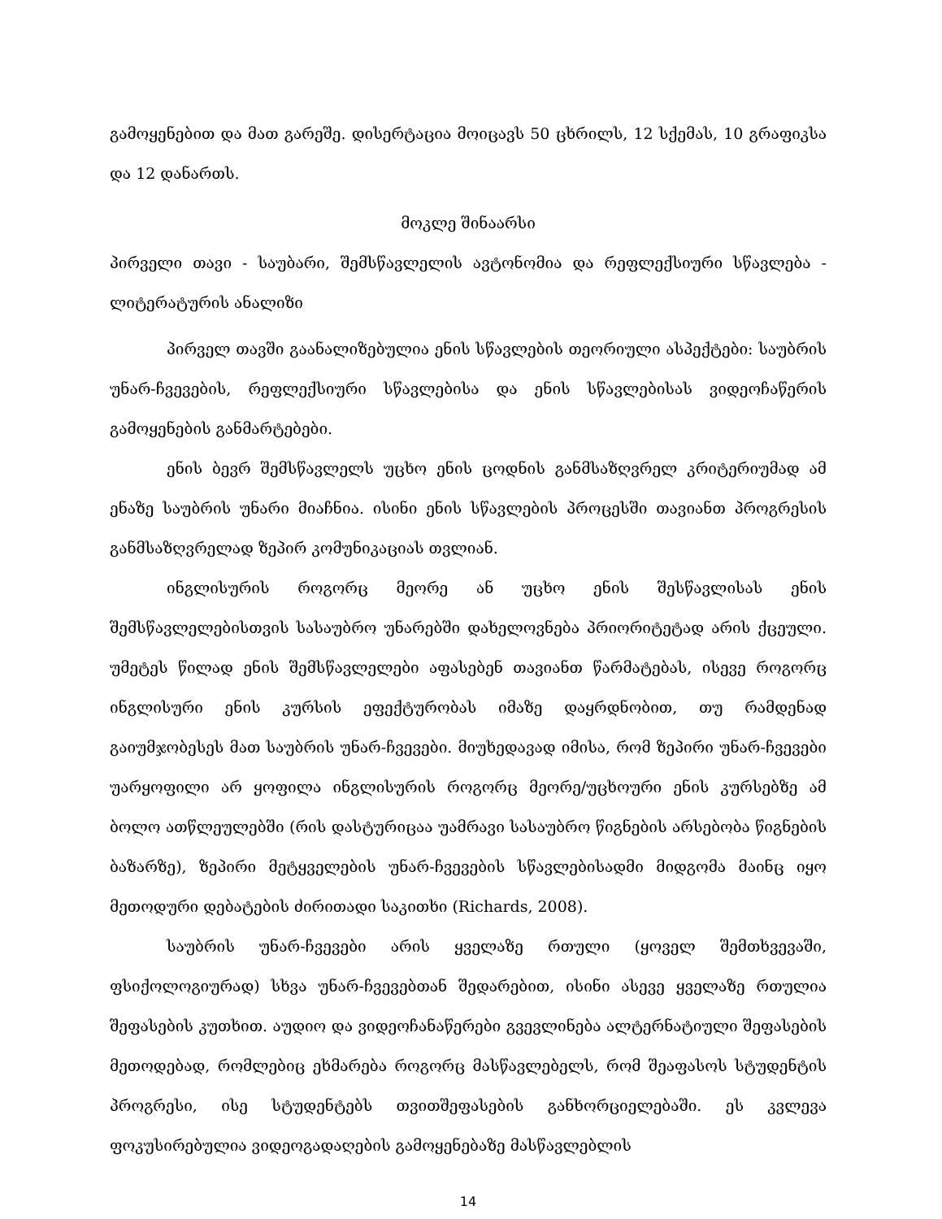გამოყენებით და მათ გარეშე. დისერტაცია მოიცავს 50 ცხრილს, 12 სქემას, 10 გრაფიკსა და 12 დანართს.
მოკლე შინაარსი
პირველი თავი - საუბარი, შემსწავლელის ავტონომია და რეფლექსიური სწავლება - ლიტერატურის ანალიზი
პირველ თავში გაანალიზებულია ენის სწავლების თეორიული ასპექტები: საუბრის უნარ-ჩვევების, რეფლექსიური სწავლებისა და ენის სწავლებისას ვიდეოჩაწერის გამოყენების განმარტებები.
ენის ბევრ შემსწავლელს უცხო ენის ცოდნის განმსაზღვრელ კრიტერიუმად ამ ენაზე საუბრის უნარი მიაჩნია. ისინი ენის სწავლების პროცესში თავიანთ პროგრესის განმსაზღვრელად ზეპირ კომუნიკაციას თვლიან.
ინგლისურის როგორც მეორე ან უცხო ენის შესწავლისას ენის შემსწავლელებისთვის სასაუბრო უნარებში დახელოვნება პრიორიტეტად არის ქცეული. უმეტეს წილად ენის შემსწავლელები აფასებენ თავიანთ წარმატებას, ისევე როგორც ინგლისური ენის კურსის ეფექტურობას იმაზე დაყრდნობით, თუ რამდენად გაიუმჯობესეს მათ საუბრის უნარ-ჩვევები. მიუხედავად იმისა, რომ ზეპირი უნარ-ჩვევები უარყოფილი არ ყოფილა ინგლისურის როგორც მეორე/უცხოური ენის კურსებზე ამ ბოლო ათწლეულებში (რის დასტურიცაა უამრავი სასაუბრო წიგნების არსებობა წიგნების ბაზარზე), ზეპირი მეტყველების უნარ-ჩვევების სწავლებისადმი მიდგომა მაინც იყო მეთოდური დებატების ძირითადი საკითხი (Richards, 2008).
საუბრის უნარ-ჩვევები არის ყველაზე რთული (ყოველ შემთხვევაში, ფსიქოლოგიურად) სხვა უნარ-ჩვევებთან შედარებით, ისინი ასევე ყველაზე რთულია შეფასების კუთხით. აუდიო და ვიდეოჩანაწერები გვევლინება ალტერნატიული შეფასების მეთოდებად, რომლებიც ეხმარება როგორც მასწავლებელს, რომ შეაფასოს სტუდენტის პროგრესი, ისე სტუდენტებს თვითშეფასების განხორციელებაში. ეს კვლევა ფოკუსირებულია ვიდეოგადაღების გამოყენებაზე მასწავლებლის
14